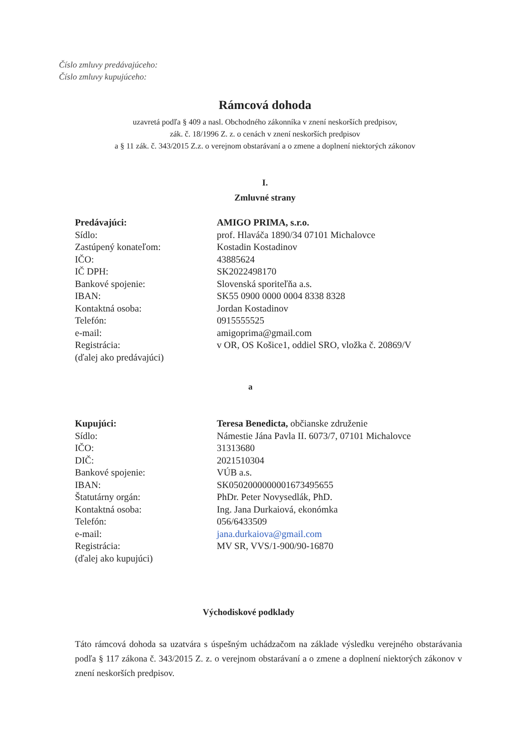Číslo zmluvy predávajúceho:
Číslo zmluvy kupujúceho:
Rámcová dohoda
uzavretá podľa § 409 a nasl. Obchodného zákonníka v znení neskorších predpisov,
zák. č. 18/1996 Z. z. o cenách v znení neskorších predpisov
a § 11 zák. č. 343/2015 Z.z. o verejnom obstarávaní a o zmene a doplnení niektorých zákonov
I.
Zmluvné strany
| Predávajúci: | AMIGO PRIMA, s.r.o. |
| Sídlo: | prof. Hlaváča 1890/34 07101 Michalovce |
| Zastúpený konateľom: | Kostadin Kostadinov |
| IČO: | 43885624 |
| IČ DPH: | SK2022498170 |
| Bankové spojenie: | Slovenská sporiteľňa a.s. |
| IBAN: | SK55 0900 0000 0004 8338 8328 |
| Kontaktná osoba: | Jordan Kostadinov |
| Telefón: | 0915555525 |
| e-mail: | amigoprima@gmail.com |
| Registrácia: | v OR, OS Košice1, oddiel SRO, vložka č. 20869/V |
| (ďalej ako predávajúci) | |
a
| Kupujúci: | Teresa Benedicta, občianske združenie |
| Sídlo: | Námestie Jána Pavla II. 6073/7, 07101 Michalovce |
| IČO: | 31313680 |
| DIČ: | 2021510304 |
| Bankové spojenie: | VÚB a.s. |
| IBAN: | SK0502000000001673495655 |
| Štatutárny orgán: | PhDr. Peter Novysedlák, PhD. |
| Kontaktná osoba: | Ing. Jana Durkaiová, ekonómka |
| Telefón: | 056/6433509 |
| e-mail: | jana.durkaiova@gmail.com |
| Registrácia: | MV SR, VVS/1-900/90-16870 |
| (ďalej ako kupujúci) | |
Východiskové podklady
Táto rámcová dohoda sa uzatvára s úspešným uchádzačom na základe výsledku verejného obstarávania podľa § 117 zákona č. 343/2015 Z. z. o verejnom obstarávaní a o zmene a doplnení niektorých zákonov v znení neskorších predpisov.